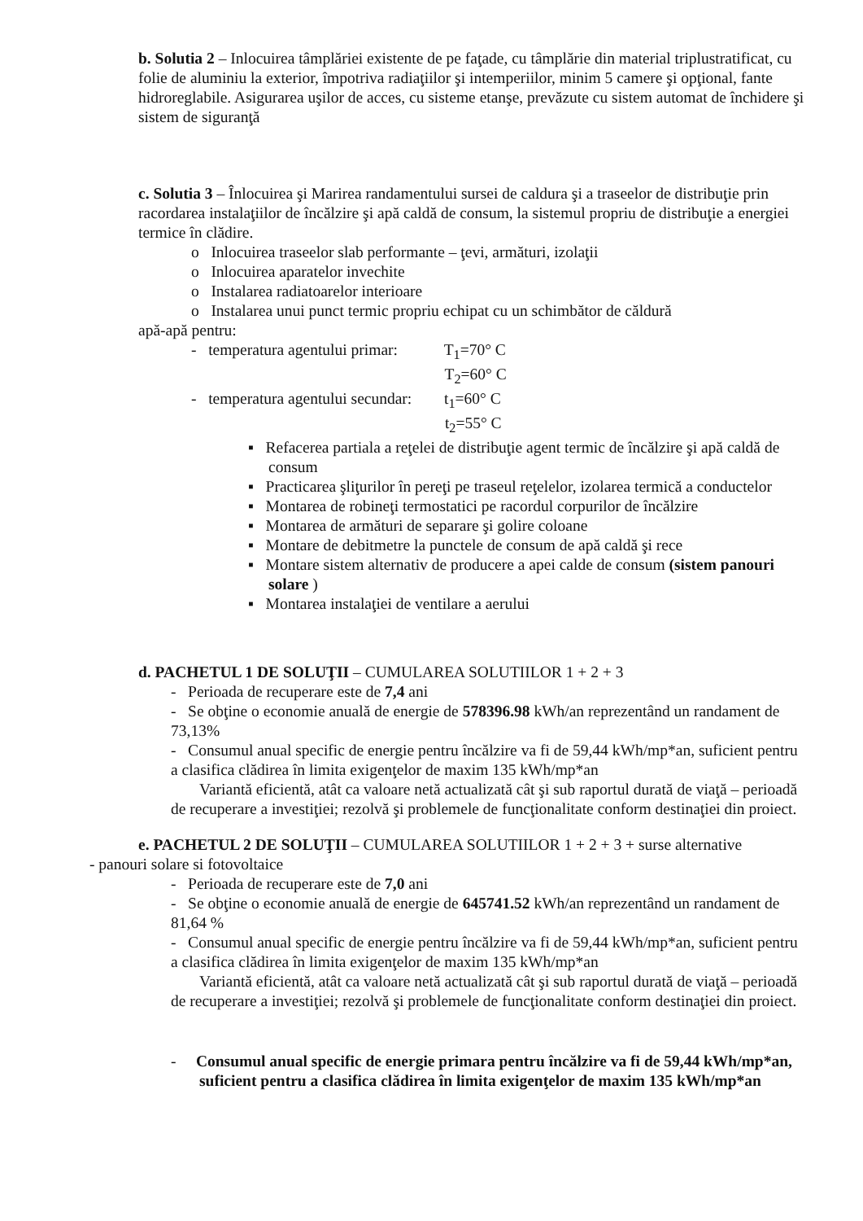b. Solutia 2 – Inlocuirea tâmplăriei existente de pe faţade, cu tâmplărie din material triplustratificat, cu folie de aluminiu la exterior, împotriva radiaţiilor şi intemperiilor, minim 5 camere şi opţional, fante hidroreglabile. Asigurarea uşilor de acces, cu sisteme etanşe, prevăzute cu sistem automat de închidere şi sistem de siguranţă
c. Solutia 3 – Înlocuirea şi Marirea randamentului sursei de caldura şi a traseelor de distribuţie prin racordarea instalaţiilor de încălzire şi apă caldă de consum, la sistemul propriu de distribuţie a energiei termice în clădire.
o Inlocuirea traseelor slab performante – ţevi, armături, izolaţii
o Inlocuirea aparatelor invechite
o Instalarea radiatoarelor interioare
o Instalarea unui punct termic propriu echipat cu un schimbător de căldură
apă-apă pentru:
- temperatura agentului primar: T<sub>1</sub>=70° C
T<sub>2</sub>=60° C
- temperatura agentului secundar: t<sub>1</sub>=60° C
t<sub>2</sub>=55° C
▪ Refacerea partiala a reţelei de distribuţie agent termic de încălzire şi apă caldă de consum
▪ Practicarea şliţurilor în pereţi pe traseul reţelelor, izolarea termică a conductelor
▪ Montarea de robineţi termostatici pe racordul corpurilor de încălzire
▪ Montarea de armături de separare şi golire coloane
▪ Montare de debitmetre la punctele de consum de apă caldă şi rece
▪ Montare sistem alternativ de producere a apei calde de consum (sistem panouri solare )
▪ Montarea instalaţiei de ventilare a aerului
d. PACHETUL 1 DE SOLUŢII – CUMULAREA SOLUTIILOR 1 + 2 + 3
- Perioada de recuperare este de 7,4 ani
- Se obţine o economie anuală de energie de 578396.98 kWh/an reprezentând un randament de 73,13%
- Consumul anual specific de energie pentru încălzire va fi de 59,44 kWh/mp*an, suficient pentru a clasifica clădirea în limita exigenţelor de maxim 135 kWh/mp*an
Variantă eficientă, atât ca valoare netă actualizată cât şi sub raportul durată de viaţă – perioadă de recuperare a investiţiei; rezolvă şi problemele de funcţionalitate conform destinaţiei din proiect.
e. PACHETUL 2 DE SOLUŢII – CUMULAREA SOLUTIILOR 1 + 2 + 3 + surse alternative
- panouri solare si fotovoltaice
- Perioada de recuperare este de 7,0 ani
- Se obţine o economie anuală de energie de 645741.52 kWh/an reprezentând un randament de 81,64 %
- Consumul anual specific de energie pentru încălzire va fi de 59,44 kWh/mp*an, suficient pentru a clasifica clădirea în limita exigenţelor de maxim 135 kWh/mp*an
Variantă eficientă, atât ca valoare netă actualizată cât şi sub raportul durată de viaţă – perioadă de recuperare a investiţiei; rezolvă şi problemele de funcţionalitate conform destinaţiei din proiect.
- Consumul anual specific de energie primara pentru încălzire va fi de 59,44 kWh/mp*an, suficient pentru a clasifica clădirea în limita exigenţelor de maxim 135 kWh/mp*an